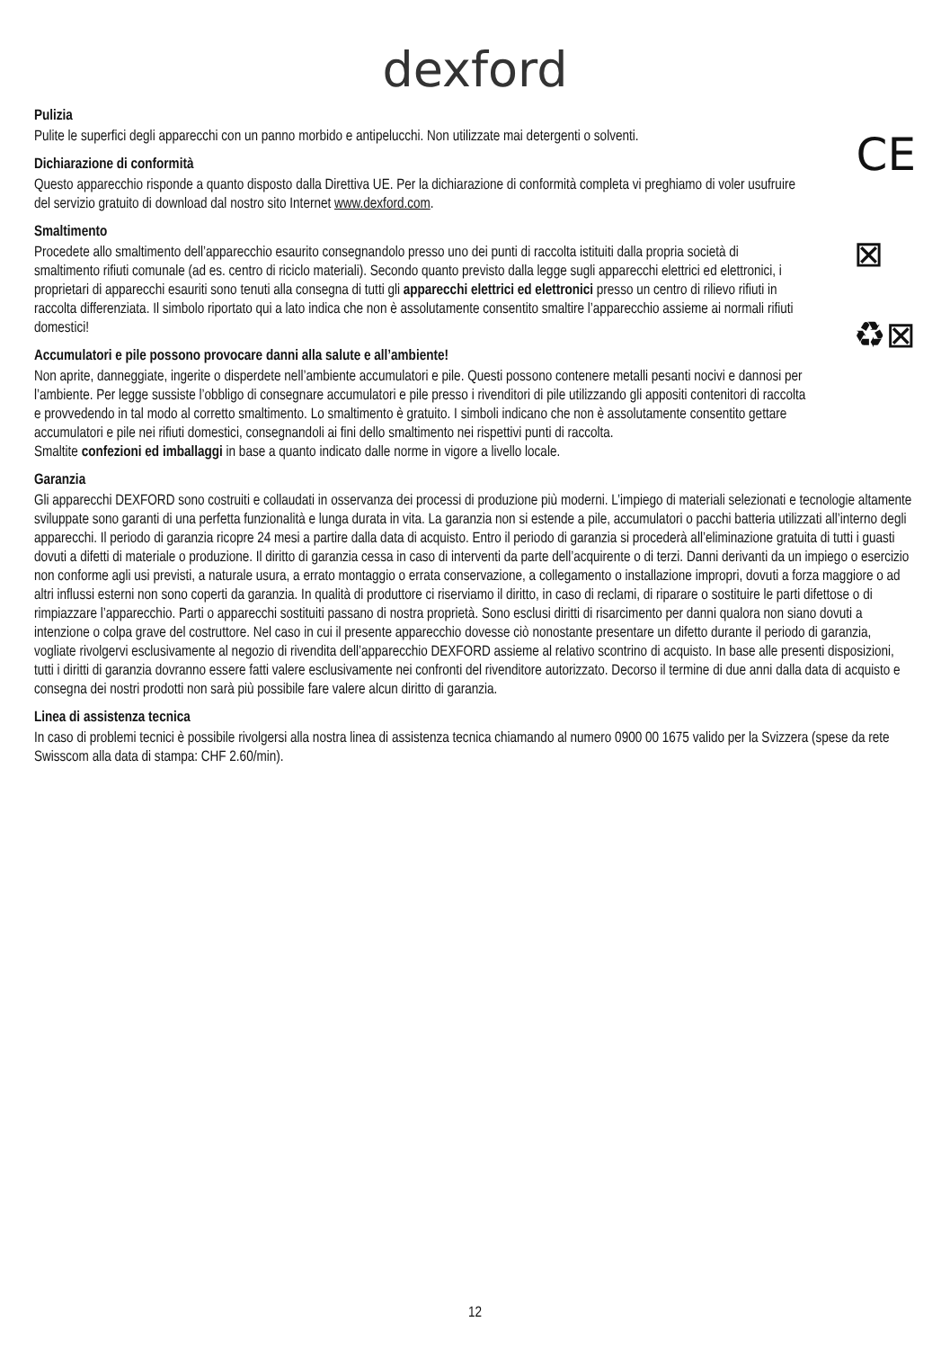dexford
Pulizia
Pulite le superfici degli apparecchi con un panno morbido e antipelucchi. Non utilizzate mai detergenti o solventi.
Dichiarazione di conformità
Questo apparecchio risponde a quanto disposto dalla Direttiva UE. Per la dichiarazione di conformità completa vi preghiamo di voler usufruire del servizio gratuito di download dal nostro sito Internet www.dexford.com.
CE
Smaltimento
Procedete allo smaltimento dell’apparecchio esaurito consegnandolo presso uno dei punti di raccolta istituiti dalla propria società di smaltimento rifiuti comunale (ad es. centro di riciclo materiali). Secondo quanto previsto dalla legge sugli apparecchi elettrici ed elettronici, i proprietari di apparecchi esauriti sono tenuti alla consegna di tutti gli apparecchi elettrici ed elettronici presso un centro di rilievo rifiuti in raccolta differenziata. Il simbolo riportato qui a lato indica che non è assolutamente consentito smaltire l’apparecchio assieme ai normali rifiuti domestici!
Accumulatori e pile possono provocare danni alla salute e all’ambiente!
Non aprite, danneggiate, ingerite o disperdete nell’ambiente accumulatori e pile. Questi possono contenere metalli pesanti nocivi e dannosi per l’ambiente. Per legge sussiste l’obbligo di consegnare accumulatori e pile presso i rivenditori di pile utilizzando gli appositi contenitori di raccolta e provvedendo in tal modo al corretto smaltimento. Lo smaltimento è gratuito. I simboli indicano che non è assolutamente consentito gettare accumulatori e pile nei rifiuti domestici, consegnandoli ai fini dello smaltimento nei rispettivi punti di raccolta.
⊠
♻⊠
Smaltite confezioni ed imballaggi in base a quanto indicato dalle norme in vigore a livello locale.
Garanzia
Gli apparecchi DEXFORD sono costruiti e collaudati in osservanza dei processi di produzione più moderni. L’impiego di materiali selezionati e tecnologie altamente sviluppate sono garanti di una perfetta funzionalità e lunga durata in vita. La garanzia non si estende a pile, accumulatori o pacchi batteria utilizzati all’interno degli apparecchi. Il periodo di garanzia ricopre 24 mesi a partire dalla data di acquisto. Entro il periodo di garanzia si procederà all’eliminazione gratuita di tutti i guasti dovuti a difetti di materiale o produzione. Il diritto di garanzia cessa in caso di interventi da parte dell’acquirente o di terzi. Danni derivanti da un impiego o esercizio non conforme agli usi previsti, a naturale usura, a errato montaggio o errata conservazione, a collegamento o installazione impropri, dovuti a forza maggiore o ad altri influssi esterni non sono coperti da garanzia. In qualità di produttore ci riserviamo il diritto, in caso di reclami, di riparare o sostituire le parti difettose o di rimpiazzare l’apparecchio. Parti o apparecchi sostituiti passano di nostra proprietà. Sono esclusi diritti di risarcimento per danni qualora non siano dovuti a intenzione o colpa grave del costruttore. Nel caso in cui il presente apparecchio dovesse ciò nonostante presentare un difetto durante il periodo di garanzia, vogliate rivolgervi esclusivamente al negozio di rivendita dell’apparecchio DEXFORD assieme al relativo scontrino di acquisto. In base alle presenti disposizioni, tutti i diritti di garanzia dovranno essere fatti valere esclusivamente nei confronti del rivenditore autorizzato. Decorso il termine di due anni dalla data di acquisto e consegna dei nostri prodotti non sarà più possibile fare valere alcun diritto di garanzia.
Linea di assistenza tecnica
In caso di problemi tecnici è possibile rivolgersi alla nostra linea di assistenza tecnica chiamando al numero 0900 00 1675 valido per la Svizzera (spese da rete Swisscom alla data di stampa: CHF 2.60/min).
12